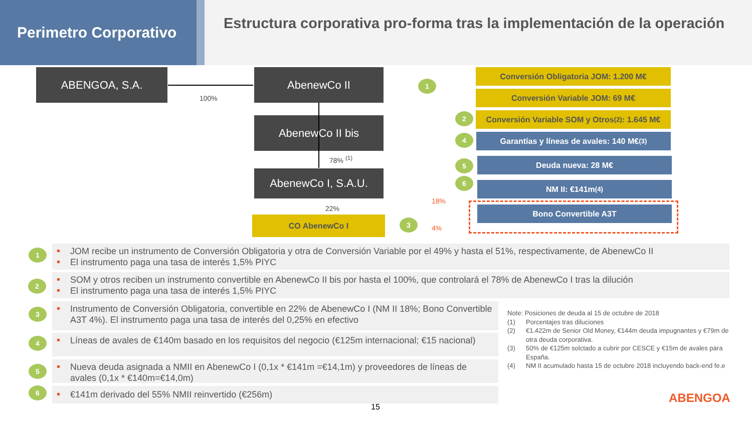Perimetro Corporativo
Estructura corporativa pro-forma tras la implementación de la operación
ABENGOA, S.A.
100%
AbenewCo II
AbenewCo II bis
78% <sup>(1)</sup>
AbenewCo I, S.A.U.
22%
CO AbenewCo I
Conversión Obligatoria JOM: 1.200 M€
Conversión Variable JOM: 69 M€
Conversión Variable SOM y Otros<sup>(2)</sup>: 1.645 M€
Garantías y líneas de avales: 140 M€ <sup>(3)</sup>
Deuda nueva: 28 M€
NM II: €141m<sup>(4)</sup>
Bono Convertible A3T
18%
4%
1
2
3
4
5
6
1
JOM recibe un instrumento de Conversión Obligatoria y otra de Conversión Variable por el 49% y hasta el 51%, respectivamente, de AbenewCo II
El instrumento paga una tasa de interés 1,5% PIYC
2
SOM y otros reciben un instrumento convertible en AbenewCo II bis por hasta el 100%, que controlará el 78% de AbenewCo I tras la dilución
El instrumento paga una tasa de interés 1,5% PIYC
3
Instrumento de Conversión Obligatoria, convertible en 22% de AbenewCo I (NM II 18%; Bono Convertible A3T 4%). El instrumento paga una tasa de interés del 0,25% en efectivo
4
Líneas de avales de €140m basado en los requisitos del negocio (€125m internacional; €15 nacional)
5
Nueva deuda asignada a NMII en AbenewCo I (0,1x * €141m =€14,1m) y proveedores de líneas de avales (0,1x * €140m=€14,0m)
6 €141m derivado del 55% NMII reinvertido (€256m)
Note: Posiciones de deuda al 15 de octubre de 2018
(1) Porcentajes tras diluciones
(2) €1.422m de Senior Old Money, €144m deuda impugnantes y €79m de otra deuda corporativa.
(3) 50% de €125m solctado a cubrir por CESCE y €15m de avales para España.
(4) NM II acumulado hasta 15 de octubre 2018 incluyendo back-end fe.e
15
ABENGOA